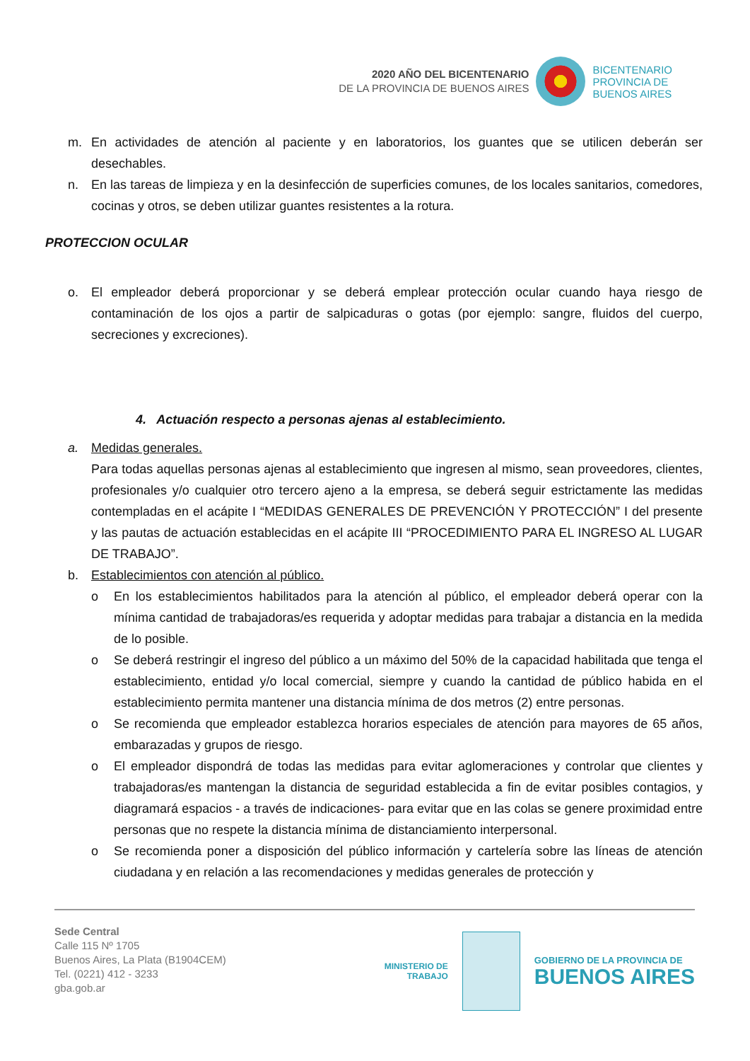2020 AÑO DEL BICENTENARIO
DE LA PROVINCIA DE BUENOS AIRES
BICENTENARIO
PROVINCIA DE
BUENOS AIRES
m. En actividades de atención al paciente y en laboratorios, los guantes que se utilicen deberán ser desechables.
n. En las tareas de limpieza y en la desinfección de superficies comunes, de los locales sanitarios, comedores, cocinas y otros, se deben utilizar guantes resistentes a la rotura.
PROTECCION OCULAR
o. El empleador deberá proporcionar y se deberá emplear protección ocular cuando haya riesgo de contaminación de los ojos a partir de salpicaduras o gotas (por ejemplo: sangre, fluidos del cuerpo, secreciones y excreciones).
4. Actuación respecto a personas ajenas al establecimiento.
a. Medidas generales.
Para todas aquellas personas ajenas al establecimiento que ingresen al mismo, sean proveedores, clientes, profesionales y/o cualquier otro tercero ajeno a la empresa, se deberá seguir estrictamente las medidas contempladas en el acápite I “MEDIDAS GENERALES DE PREVENCIÓN Y PROTECCIÓN” I del presente y las pautas de actuación establecidas en el acápite III “PROCEDIMIENTO PARA EL INGRESO AL LUGAR DE TRABAJO”.
b. Establecimientos con atención al público.
o En los establecimientos habilitados para la atención al público, el empleador deberá operar con la mínima cantidad de trabajadoras/es requerida y adoptar medidas para trabajar a distancia en la medida de lo posible.
o Se deberá restringir el ingreso del público a un máximo del 50% de la capacidad habilitada que tenga el establecimiento, entidad y/o local comercial, siempre y cuando la cantidad de público habida en el establecimiento permita mantener una distancia mínima de dos metros (2) entre personas.
o Se recomienda que empleador establezca horarios especiales de atención para mayores de 65 años, embarazadas y grupos de riesgo.
o El empleador dispondrá de todas las medidas para evitar aglomeraciones y controlar que clientes y trabajadoras/es mantengan la distancia de seguridad establecida a fin de evitar posibles contagios, y diagramará espacios - a través de indicaciones- para evitar que en las colas se genere proximidad entre personas que no respete la distancia mínima de distanciamiento interpersonal.
o Se recomienda poner a disposición del público información y cartelería sobre las líneas de atención ciudadana y en relación a las recomendaciones y medidas generales de protección y
Sede Central
Calle 115 Nº 1705
Buenos Aires, La Plata (B1904CEM)
Tel. (0221) 412 - 3233
gba.gob.ar
MINISTERIO DE
TRABAJO
GOBIERNO DE LA PROVINCIA DE
BUENOS AIRES